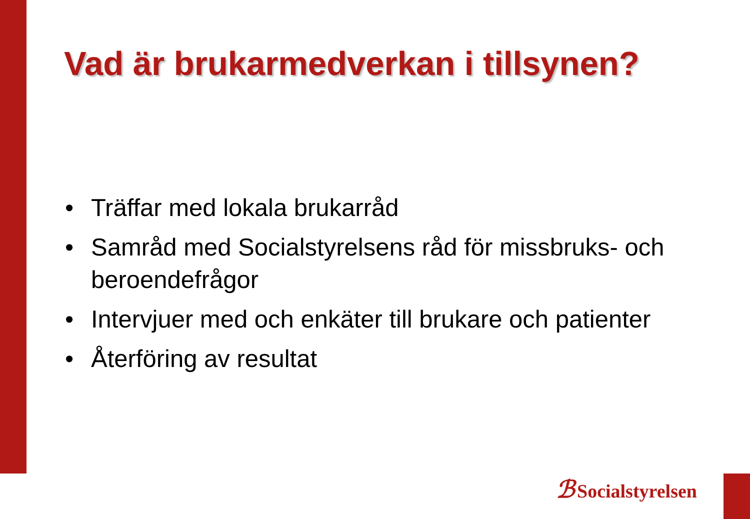Vad är brukarmedverkan i tillsynen?
• Träffar med lokala brukarråd
• Samråd med Socialstyrelsens råd för missbruks- och beroendefrågor
• Intervjuer med och enkäter till brukare och patienter
• Återföring av resultat
ℬ Socialstyrelsen